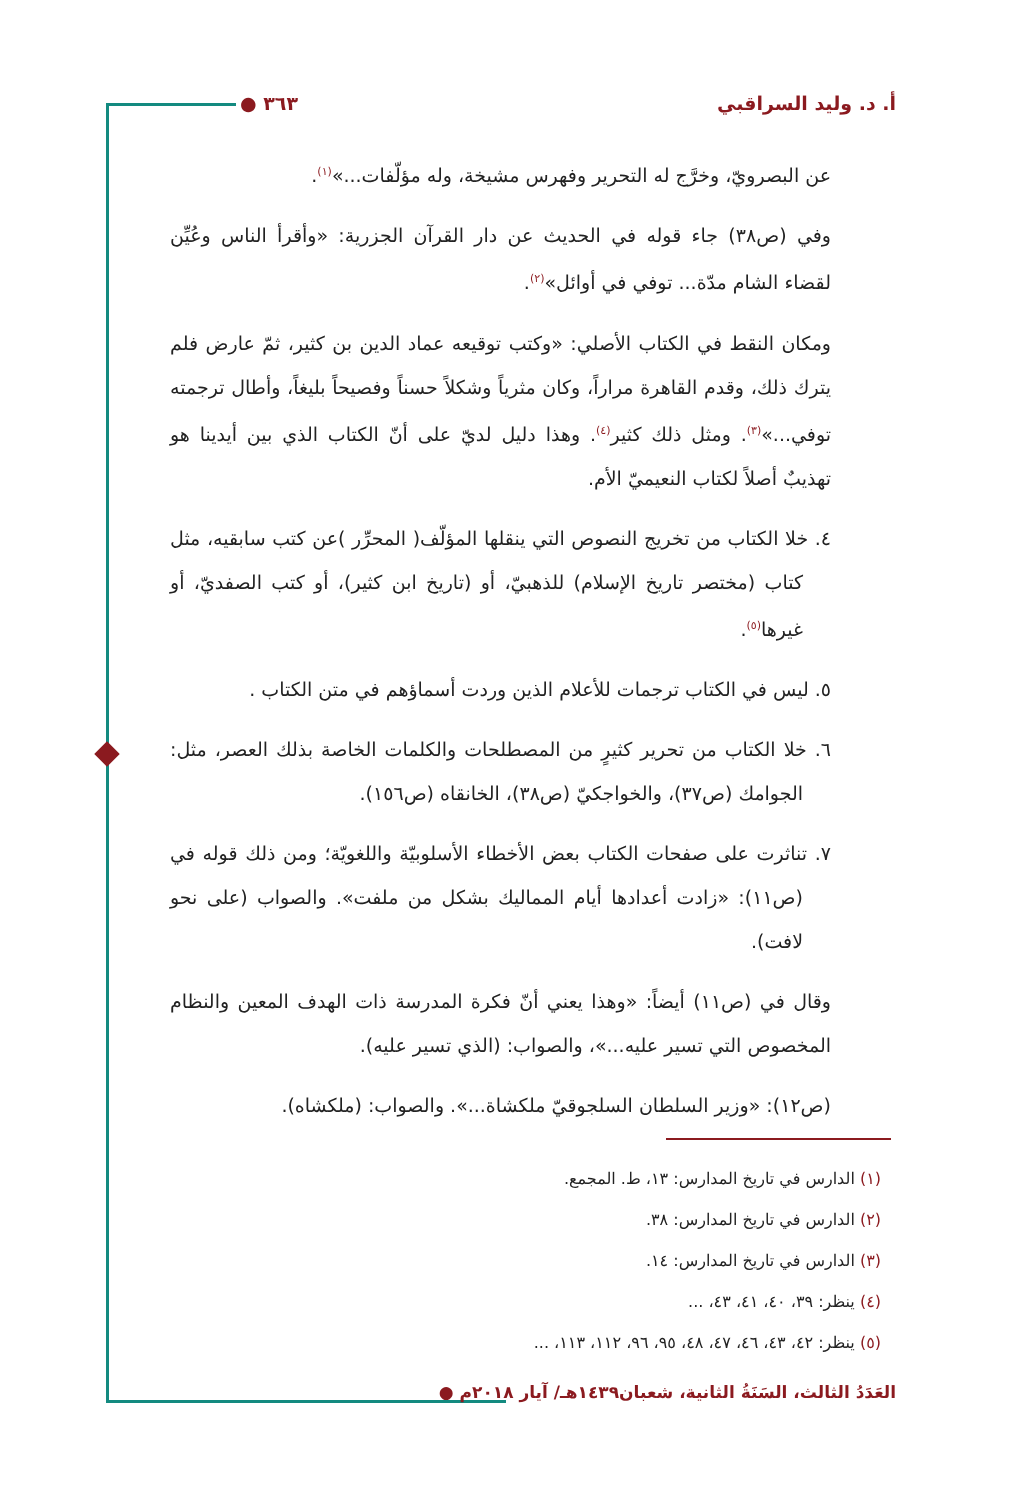أ. د. وليد السراقبي ٣٦٣ ●
عن البصرويّ، وخرَّج له التحرير وفهرس مشيخة، وله مؤلّفات...»<sup>(١)</sup>.
وفي (ص٣٨) جاء قوله في الحديث عن دار القرآن الجزرية: «وأقرأ الناس وعُيِّن لقضاء الشام مدّة... توفي في أوائل»<sup>(٢)</sup>.
ومكان النقط في الكتاب الأصلي: «وكتب توقيعه عماد الدين بن كثير، ثمّ عارض فلم يترك ذلك، وقدم القاهرة مراراً، وكان مثرياً وشكلاً حسناً وفصيحاً بليغاً، وأطال ترجمته توفي...»<sup>(٣)</sup>. ومثل ذلك كثير<sup>(٤)</sup>. وهذا دليل لديّ على أنّ الكتاب الذي بين أيدينا هو تهذيبٌ أصلاً لكتاب النعيميّ الأم.
٤. خلا الكتاب من تخريج النصوص التي ينقلها المؤلّف( المحرِّر )عن كتب سابقيه، مثل كتاب (مختصر تاريخ الإسلام) للذهبيّ، أو (تاريخ ابن كثير)، أو كتب الصفديّ، أو غيرها<sup>(٥)</sup>.
٥. ليس في الكتاب ترجمات للأعلام الذين وردت أسماؤهم في متن الكتاب .
٦. خلا الكتاب من تحرير كثيرٍ من المصطلحات والكلمات الخاصة بذلك العصر، مثل: الجوامك (ص٣٧)، والخواجكيّ (ص٣٨)، الخانقاه (ص١٥٦).
٧. تناثرت على صفحات الكتاب بعض الأخطاء الأسلوبيّة واللغويّة؛ ومن ذلك قوله في (ص١١): «زادت أعدادها أيام المماليك بشكل من ملفت». والصواب (على نحو لافت).
وقال في (ص١١) أيضاً: «وهذا يعني أنّ فكرة المدرسة ذات الهدف المعين والنظام المخصوص التي تسير عليه...»، والصواب: (الذي تسير عليه).
(ص١٢): «وزير السلطان السلجوقيّ ملكشاة...». والصواب: (ملكشاه).
(١) الدارس في تاريخ المدارس: ١٣، ط. المجمع.
(٢) الدارس في تاريخ المدارس: ٣٨.
(٣) الدارس في تاريخ المدارس: ١٤.
(٤) ينظر: ٣٩، ٤٠، ٤١، ٤٣، ...
(٥) ينظر: ٤٢، ٤٣، ٤٦، ٤٧، ٤٨، ٩٥، ٩٦، ١١٢، ١١٣، ...
العَدَدُ الثالث، السَنَةُ الثانية، شعبان١٤٣٩هـ/ آيار ٢٠١٨م ●